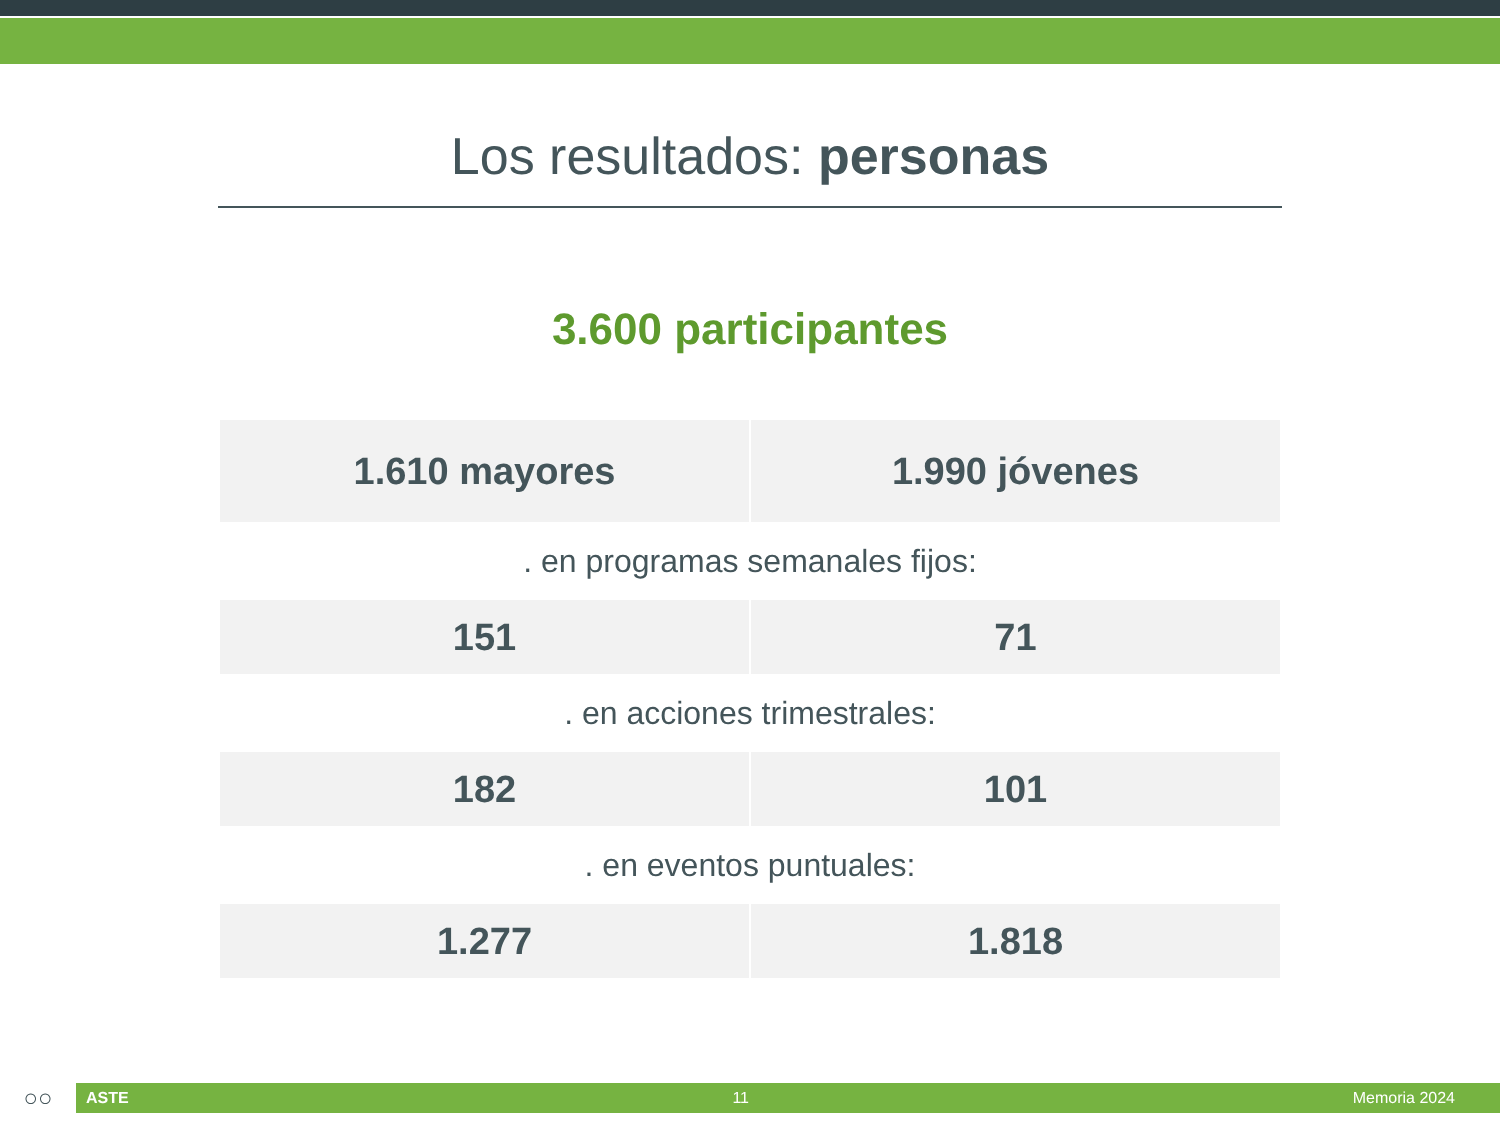Los resultados: personas
3.600 participantes
| 1.610 mayores | 1.990 jóvenes |
| . en programas semanales fijos: | |
| 151 | 71 |
| . en acciones trimestrales: | |
| 182 | 101 |
| . en eventos puntuales: | |
| 1.277 | 1.818 |
○○
ASTE 11 Memoria 2024